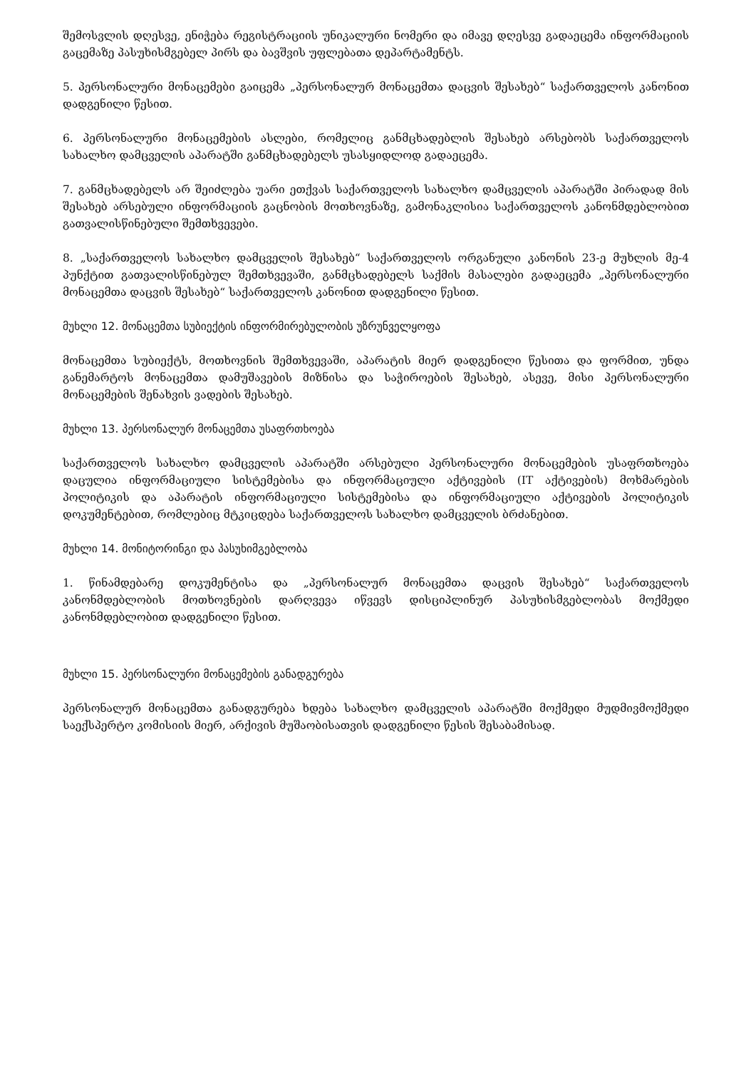შემოსვლის დღესვე, ენიჭება რეგისტრაციის უნიკალური ნომერი და იმავე დღესვე გადაეცემა ინფორმაციის გაცემაზე პასუხისმგებელ პირს და ბავშვის უფლებათა დეპარტამენტს.
5. პერსონალური მონაცემები გაიცემა „პერსონალურ მონაცემთა დაცვის შესახებ“ საქართველოს კანონით დადგენილი წესით.
6. პერსონალური მონაცემების ასლები, რომელიც განმცხადებლის შესახებ არსებობს საქართველოს სახალხო დამცველის აპარატში განმცხადებელს უსასყიდლოდ გადაეცემა.
7. განმცხადებელს არ შეიძლება უარი ეთქვას საქართველოს სახალხო დამცველის აპარატში პირადად მის შესახებ არსებული ინფორმაციის გაცნობის მოთხოვნაზე, გამონაკლისია საქართველოს კანონმდებლობით გათვალისწინებული შემთხვევები.
8. „საქართველოს სახალხო დამცველის შესახებ“ საქართველოს ორგანული კანონის 23-ე მუხლის მე-4 პუნქტით გათვალისწინებულ შემთხვევაში, განმცხადებელს საქმის მასალები გადაეცემა „პერსონალური მონაცემთა დაცვის შესახებ“ საქართველოს კანონით დადგენილი წესით.
მუხლი 12. მონაცემთა სუბიექტის ინფორმირებულობის უზრუნველყოფა
მონაცემთა სუბიექტს, მოთხოვნის შემთხვევაში, აპარატის მიერ დადგენილი წესითა და ფორმით, უნდა განემარტოს მონაცემთა დამუშავების მიზნისა და საჭიროების შესახებ, ასევე, მისი პერსონალური მონაცემების შენახვის ვადების შესახებ.
მუხლი 13. პერსონალურ მონაცემთა უსაფრთხოება
საქართველოს სახალხო დამცველის აპარატში არსებული პერსონალური მონაცემების უსაფრთხოება დაცულია ინფორმაციული სისტემებისა და ინფორმაციული აქტივების (IT აქტივების) მოხმარების პოლიტიკის და აპარატის ინფორმაციული სისტემებისა და ინფორმაციული აქტივების პოლიტიკის დოკუმენტებით, რომლებიც მტკიცდება საქართველოს სახალხო დამცველის ბრძანებით.
მუხლი 14. მონიტორინგი და პასუხიმგებლობა
1. წინამდებარე დოკუმენტისა და „პერსონალურ მონაცემთა დაცვის შესახებ“ საქართველოს კანონმდებლობის მოთხოვნების დარღვევა იწვევს დისციპლინურ პასუხისმგებლობას მოქმედი კანონმდებლობით დადგენილი წესით.
მუხლი 15. პერსონალური მონაცემების განადგურება
პერსონალურ მონაცემთა განადგურება ხდება სახალხო დამცველის აპარატში მოქმედი მუდმივმოქმედი საექსპერტო კომისიის მიერ, არქივის მუშაობისათვის დადგენილი წესის შესაბამისად.